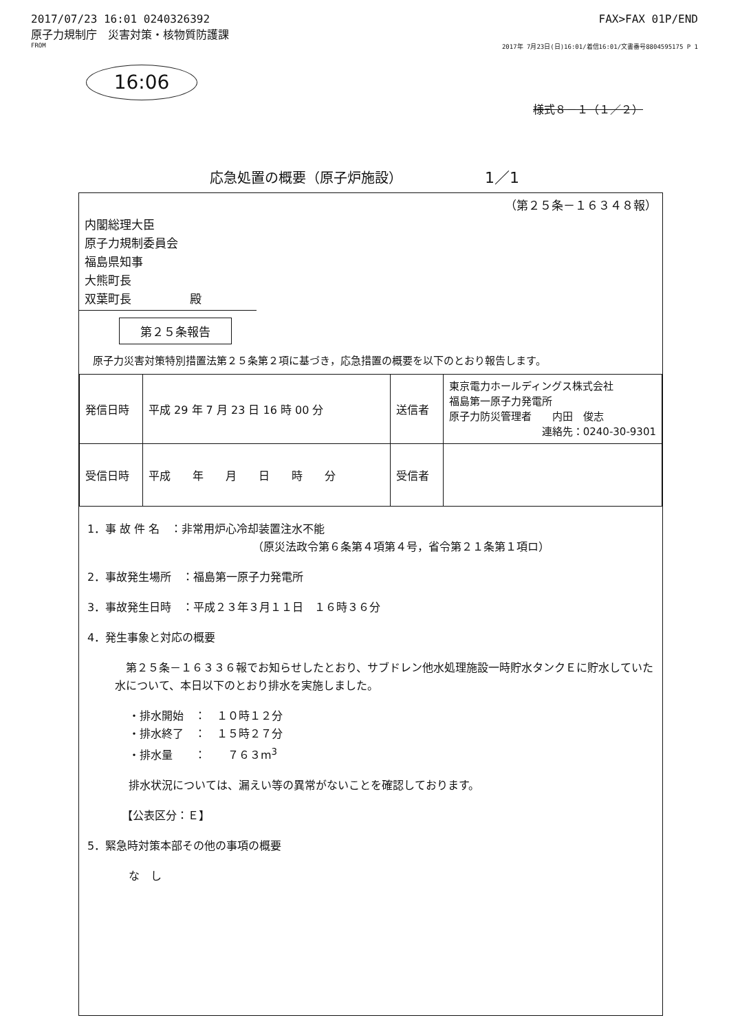2017/07/23 16:01 0240326392 FAX>FAX 01P/END
原子力規制庁　災害対策・核物質防護課
FROM 2017年 7月23日(日)16:01/着信16:01/文書番号8804595175 P 1
16:06
様式８－１（１／２）
応急処置の概要（原子炉施設） 1／1
（第２５条－１６３４８報）
内閣総理大臣
原子力規制委員会
福島県知事
大熊町長
双葉町長　　　　　殿
第２５条報告
原子力災害対策特別措置法第２５条第２項に基づき，応急措置の概要を以下のとおり報告します。
| 発信日時 | 平成 29 年 7 月 23 日 16 時 00 分 | 送信者 | 東京電力ホールディングス株式会社 福島第一原子力発電所 原子力防災管理者 内田 俊志 連絡先：0240-30-9301 |
| 受信日時 | 平成 年 月 日 時 分 | 受信者 | |
1．事 故 件 名　：非常用炉心冷却装置注水不能
（原災法政令第６条第４項第４号，省令第２１条第１項ロ）
2．事故発生場所　：福島第一原子力発電所
3．事故発生日時　：平成２３年３月１１日　１６時３６分
4．発生事象と対応の概要
　第２５条－１６３３６報でお知らせしたとおり、サブドレン他水処理施設一時貯水タンクＥに貯水していた水について、本日以下のとおり排水を実施しました。
・排水開始　：　１０時１２分
・排水終了　：　１５時２７分
・排水量　　：　　７６３m<sup>3</sup>
排水状況については、漏えい等の異常がないことを確認しております。
【公表区分：Ｅ】
5．緊急時対策本部その他の事項の概要
な　し